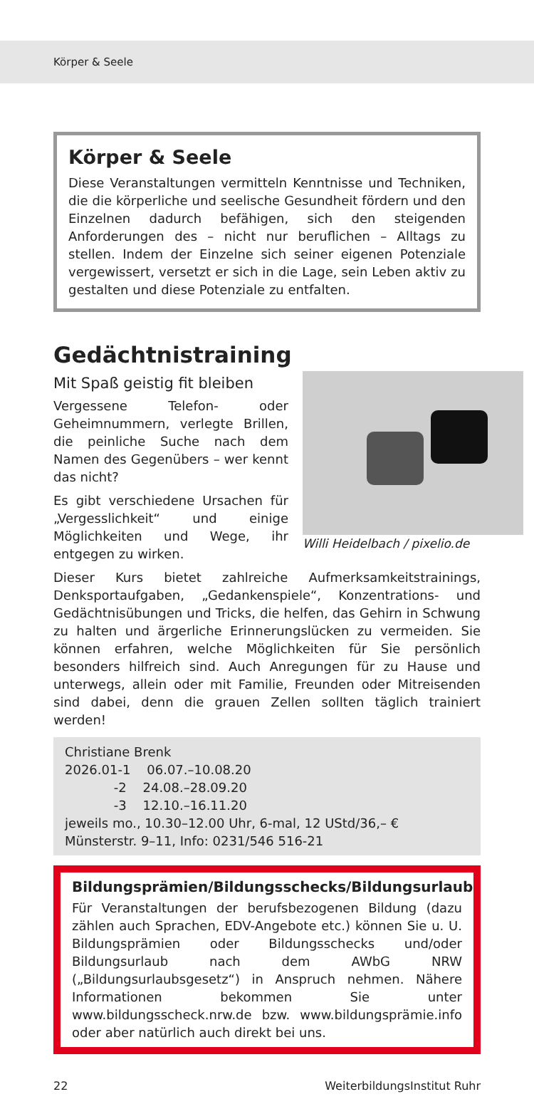Körper & Seele
Körper & Seele
Diese Veranstaltungen vermitteln Kenntnisse und Techniken, die die körperliche und seelische Gesundheit fördern und den Einzelnen dadurch befähigen, sich den steigenden Anforderungen des – nicht nur beruflichen – Alltags zu stellen. Indem der Einzelne sich seiner eigenen Potenziale vergewissert, versetzt er sich in die Lage, sein Leben aktiv zu gestalten und diese Potenziale zu entfalten.
Gedächtnistraining
Willi Heidelbach / pixelio.de
Mit Spaß geistig fit bleiben
Vergessene Telefon- oder Geheimnummern, verlegte Brillen, die peinliche Suche nach dem Namen des Gegenübers – wer kennt das nicht?
Es gibt verschiedene Ursachen für „Vergesslichkeit“ und einige Möglichkeiten und Wege, ihr entgegen zu wirken.
Dieser Kurs bietet zahlreiche Aufmerksamkeitstrainings, Denksportaufgaben, „Gedankenspiele“, Konzentrations- und Gedächtnisübungen und Tricks, die helfen, das Gehirn in Schwung zu halten und ärgerliche Erinnerungslücken zu vermeiden. Sie können erfahren, welche Möglichkeiten für Sie persönlich besonders hilfreich sind. Auch Anregungen für zu Hause und unterwegs, allein oder mit Familie, Freunden oder Mitreisenden sind dabei, denn die grauen Zellen sollten täglich trainiert werden!
Christiane Brenk
2026.01-1 06.07.–10.08.20
-2 24.08.–28.09.20
-3 12.10.–16.11.20
jeweils mo., 10.30–12.00 Uhr, 6-mal, 12 UStd/36,– €
Münsterstr. 9–11, Info: 0231/546 516-21
Bildungsprämien/Bildungsschecks/Bildungsurlaub
Für Veranstaltungen der berufsbezogenen Bildung (dazu zählen auch Sprachen, EDV-Angebote etc.) können Sie u. U. Bildungsprämien oder Bildungsschecks und/oder Bildungsurlaub nach dem AWbG NRW („Bildungsurlaubsgesetz“) in Anspruch nehmen. Nähere Informationen bekommen Sie unter www.bildungsscheck.nrw.de bzw. www.bildungsprämie.info oder aber natürlich auch direkt bei uns.
22 WeiterbildungsInstitut Ruhr